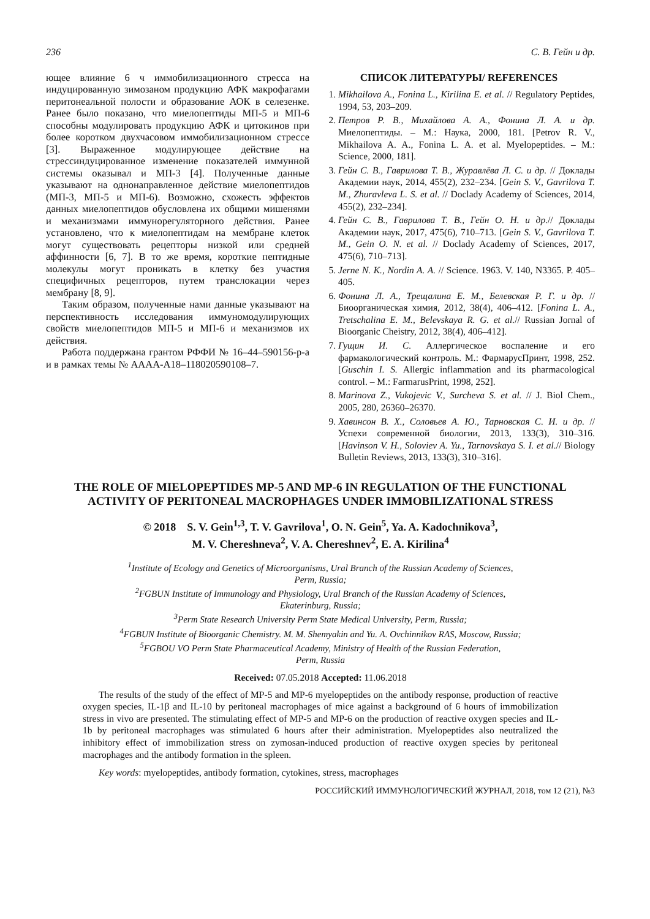236 С. В. Гейн и др.
ющее влияние 6 ч иммобилизационного стресса на индуцированную зимозаном продукцию АФК макрофагами перитонеальной полости и образование АОК в селезенке. Ранее было показано, что миелопептиды МП-5 и МП-6 способны модулировать продукцию АФК и цитокинов при более коротком двухчасовом иммобилизационном стрессе [3]. Выраженное модулирующее действие на стрессиндуцированное изменение показателей иммунной системы оказывал и МП-3 [4]. Полученные данные указывают на однонаправленное действие миелопептидов (МП-3, МП-5 и МП-6). Возможно, схожесть эффектов данных миелопептидов обусловлена их общими мишенями и механизмами иммунорегуляторного действия. Ранее установлено, что к миелопептидам на мембране клеток могут существовать рецепторы низкой или средней аффинности [6, 7]. В то же время, короткие пептидные молекулы могут проникать в клетку без участия специфичных рецепторов, путем транслокации через мембрану [8, 9].
Таким образом, полученные нами данные указывают на перспективность исследования иммуномодулирующих свойств миелопептидов МП-5 и МП-6 и механизмов их действия.
Работа поддержана грантом РФФИ № 16–44–590156-р-а и в рамках темы № АААА-А18–118020590108–7.
СПИСОК ЛИТЕРАТУРЫ/ REFERENCES
1. Mikhailova A., Fonina L., Kirilina E. et al. // Regulatory Peptides, 1994, 53, 203–209.
2. Петров Р. В., Михайлова А. А., Фонина Л. А. и др. Миелопептиды. – М.: Наука, 2000, 181. [Petrov R. V., Mikhailova A. A., Fonina L. A. et al. Myelopeptides. – M.: Science, 2000, 181].
3. Гейн С. В., Гаврилова Т. В., Журавлёва Л. С. и др. // Доклады Академии наук, 2014, 455(2), 232–234. [Gein S. V., Gavrilova T. M., Zhuravleva L. S. et al. // Doclady Academy of Sciences, 2014, 455(2), 232–234].
4. Гейн С. В., Гаврилова Т. В., Гейн О. Н. и др.// Доклады Академии наук, 2017, 475(6), 710–713. [Gein S. V., Gavrilova T. M., Gein O. N. et al. // Doclady Academy of Sciences, 2017, 475(6), 710–713].
5. Jerne N. K., Nordin A. A. // Science. 1963. V. 140, N3365. P. 405–405.
6. Фонина Л. А., Трещалина Е. М., Белевская Р. Г. и др. // Биоорганическая химия, 2012, 38(4), 406–412. [Fonina L. A., Tretschalina E. M., Belevskaya R. G. et al.// Russian Jornal of Bioorganic Cheistry, 2012, 38(4), 406–412].
7. Гущин И. С. Аллергическое воспаление и его фармакологический контроль. М.: ФармарусПринт, 1998, 252. [Guschin I. S. Allergic inflammation and its pharmacological control. – M.: FarmarusPrint, 1998, 252].
8. Marinova Z., Vukojevic V., Surcheva S. et al. // J. Biol Chem., 2005, 280, 26360–26370.
9. Хавинсон В. Х., Соловьев А. Ю., Тарновская С. И. и др. // Успехи современной биологии, 2013, 133(3), 310–316. [Havinson V. H., Soloviev A. Yu., Tarnovskaya S. I. et al.// Biology Bulletin Reviews, 2013, 133(3), 310–316].
THE ROLE OF MIELOPEPTIDES MP-5 AND MP-6 IN REGULATION OF THE FUNCTIONAL ACTIVITY OF PERITONEAL MACROPHAGES UNDER IMMOBILIZATIONAL STRESS
© 2018 S. V. Gein<sup>1,3</sup>, T. V. Gavrilova<sup>1</sup>, O. N. Gein<sup>5</sup>, Ya. A. Kadochnikova<sup>3</sup>,
M. V. Chereshneva<sup>2</sup>, V. A. Chereshnev<sup>2</sup>, E. A. Kirilina<sup>4</sup>
<sup>1</sup> Institute of Ecology and Genetics of Microorganisms, Ural Branch of the Russian Academy of Sciences,
Perm, Russia;
<sup>2</sup> FGBUN Institute of Immunology and Physiology, Ural Branch of the Russian Academy of Sciences,
Ekaterinburg, Russia;
<sup>3</sup> Perm State Research University Perm State Medical University, Perm, Russia;
<sup>4</sup> FGBUN Institute of Bioorganic Chemistry. M. M. Shemyakin and Yu. A. Ovchinnikov RAS, Moscow, Russia;
<sup>5</sup> FGBOU VO Perm State Pharmaceutical Academy, Ministry of Health of the Russian Federation,
Perm, Russia
Received: 07.05.2018 Accepted: 11.06.2018
The results of the study of the effect of MP-5 and MP-6 myelopeptides on the antibody response, production of reactive oxygen species, IL-1β and IL-10 by peritoneal macrophages of mice against a background of 6 hours of immobilization stress in vivo are presented. The stimulating effect of MP-5 and MP-6 on the production of reactive oxygen species and IL-1b by peritoneal macrophages was stimulated 6 hours after their administration. Myelopeptides also neutralized the inhibitory effect of immobilization stress on zymosan-induced production of reactive oxygen species by peritoneal macrophages and the antibody formation in the spleen.
Key words: myelopeptides, antibody formation, cytokines, stress, macrophages
РОССИЙСКИЙ ИММУНОЛОГИЧЕСКИЙ ЖУРНАЛ, 2018, том 12 (21), №3